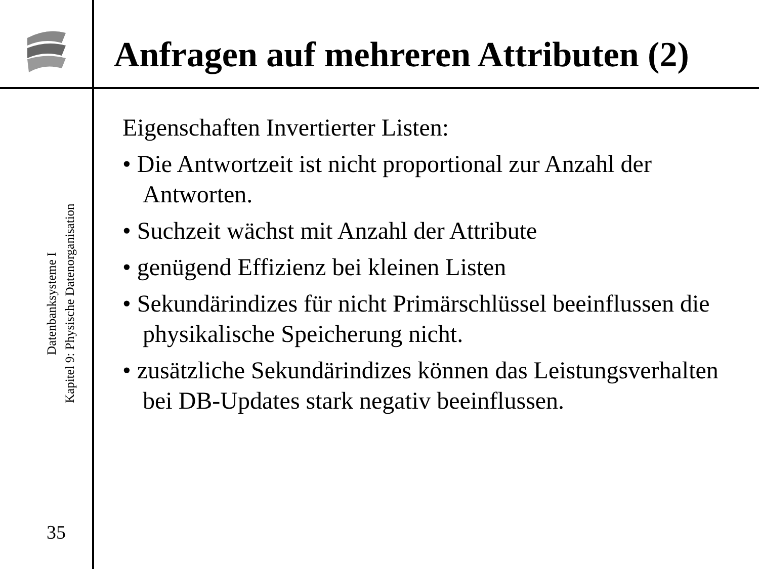Anfragen auf mehreren Attributen (2)
Datenbanksysteme I
Kapitel 9: Physische Datenorganisation
35
Eigenschaften Invertierter Listen:
• Die Antwortzeit ist nicht proportional zur Anzahl der Antworten.
• Suchzeit wächst mit Anzahl der Attribute
• genügend Effizienz bei kleinen Listen
• Sekundärindizes für nicht Primärschlüssel beeinflussen die physikalische Speicherung nicht.
• zusätzliche Sekundärindizes können das Leistungsverhalten bei DB-Updates stark negativ beeinflussen.